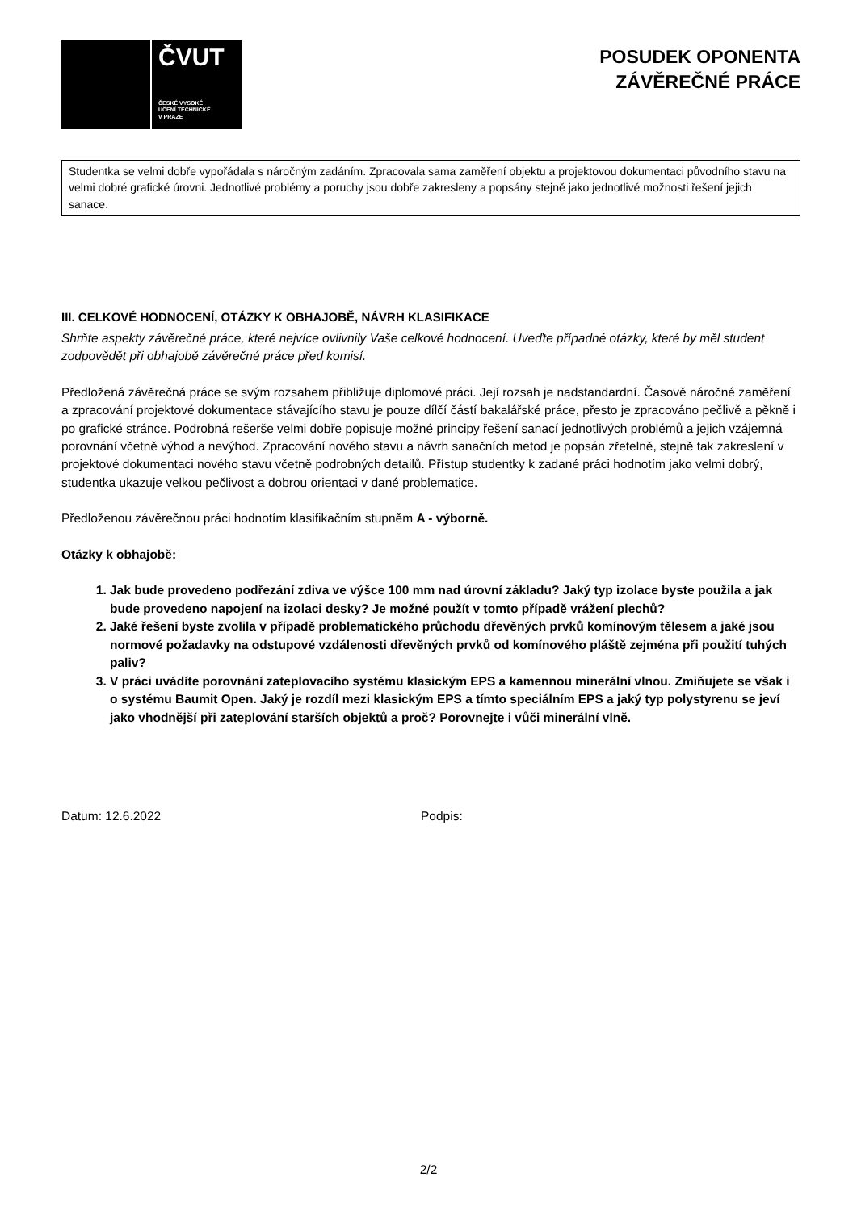ČVUT
ČESKÉ VYSOKÉ
UČENÍ TECHNICKÉ
V PRAZE
POSUDEK OPONENTA
ZÁVĚREČNÉ PRÁCE
Studentka se velmi dobře vypořádala s náročným zadáním. Zpracovala sama zaměření objektu a projektovou dokumentaci původního stavu na velmi dobré grafické úrovni. Jednotlivé problémy a poruchy jsou dobře zakresleny a popsány stejně jako jednotlivé možnosti řešení jejich sanace.
III. CELKOVÉ HODNOCENÍ, OTÁZKY K OBHAJOBĚ, NÁVRH KLASIFIKACE
Shrňte aspekty závěrečné práce, které nejvíce ovlivnily Vaše celkové hodnocení. Uveďte případné otázky, které by měl student zodpovědět při obhajobě závěrečné práce před komisí.
Předložená závěrečná práce se svým rozsahem přibližuje diplomové práci. Její rozsah je nadstandardní. Časově náročné zaměření a zpracování projektové dokumentace stávajícího stavu je pouze dílčí částí bakalářské práce, přesto je zpracováno pečlivě a pěkně i po grafické stránce. Podrobná rešerše velmi dobře popisuje možné principy řešení sanací jednotlivých problémů a jejich vzájemná porovnání včetně výhod a nevýhod. Zpracování nového stavu a návrh sanačních metod je popsán zřetelně, stejně tak zakreslení v projektové dokumentaci nového stavu včetně podrobných detailů. Přístup studentky k zadané práci hodnotím jako velmi dobrý, studentka ukazuje velkou pečlivost a dobrou orientaci v dané problematice.
Předloženou závěrečnou práci hodnotím klasifikačním stupněm A - výborně.
Otázky k obhajobě:
1. Jak bude provedeno podřezání zdiva ve výšce 100 mm nad úrovní základu? Jaký typ izolace byste použila a jak bude provedeno napojení na izolaci desky? Je možné použít v tomto případě vrážení plechů?
2. Jaké řešení byste zvolila v případě problematického průchodu dřevěných prvků komínovým tělesem a jaké jsou normové požadavky na odstupové vzdálenosti dřevěných prvků od komínového pláště zejména při použití tuhých paliv?
3. V práci uvádíte porovnání zateplovacího systému klasickým EPS a kamennou minerální vlnou. Zmiňujete se však i o systému Baumit Open. Jaký je rozdíl mezi klasickým EPS a tímto speciálním EPS a jaký typ polystyrenu se jeví jako vhodnější při zateplování starších objektů a proč? Porovnejte i vůči minerální vlně.
Datum: 12.6.2022 Podpis:
2/2